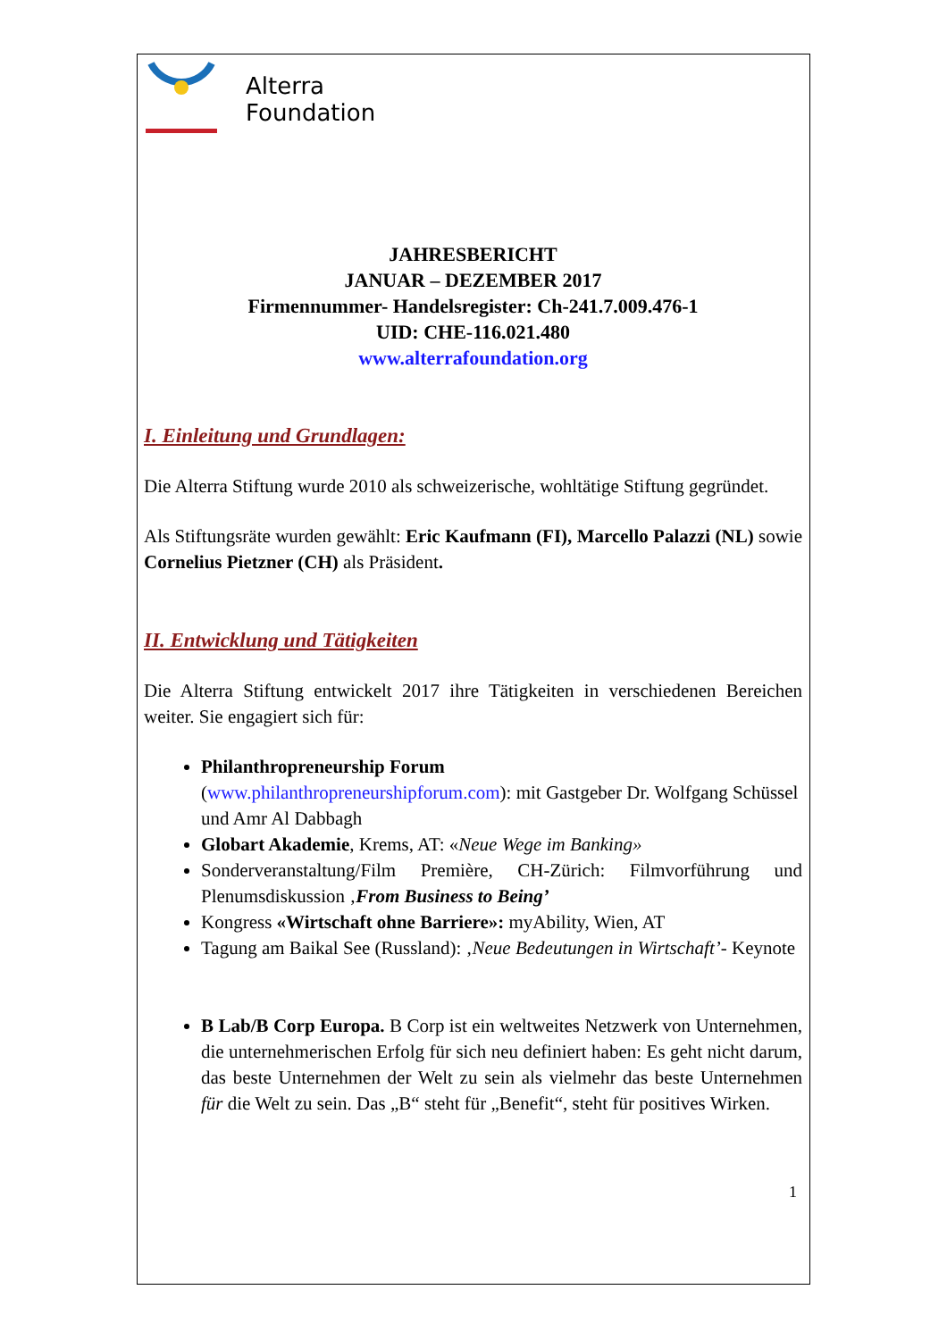Alterra
Foundation
JAHRESBERICHT
JANUAR – DEZEMBER 2017
Firmennummer- Handelsregister: Ch-241.7.009.476-1
UID: CHE-116.021.480
www.alterrafoundation.org
I. Einleitung und Grundlagen:
Die Alterra Stiftung wurde 2010 als schweizerische, wohltätige Stiftung gegründet.
Als Stiftungsräte wurden gewählt: Eric Kaufmann (FI), Marcello Palazzi (NL) sowie Cornelius Pietzner (CH) als Präsident.
II. Entwicklung und Tätigkeiten
Die Alterra Stiftung entwickelt 2017 ihre Tätigkeiten in verschiedenen Bereichen weiter. Sie engagiert sich für:
Philanthropreneurship Forum
(www.philanthropreneurshipforum.com): mit Gastgeber Dr. Wolfgang Schüssel und Amr Al Dabbagh
Globart Akademie, Krems, AT: «Neue Wege im Banking»
Sonderveranstaltung/Film Première, CH-Zürich: Filmvorführung und Plenumsdiskussion ‚From Business to Being’
Kongress «Wirtschaft ohne Barriere»: myAbility, Wien, AT
Tagung am Baikal See (Russland): ‚Neue Bedeutungen in Wirtschaft’- Keynote
B Lab/B Corp Europa. B Corp ist ein weltweites Netzwerk von Unternehmen, die unternehmerischen Erfolg für sich neu definiert haben: Es geht nicht darum, das beste Unternehmen der Welt zu sein als vielmehr das beste Unternehmen für die Welt zu sein. Das „B“ steht für „Benefit“, steht für positives Wirken.
1